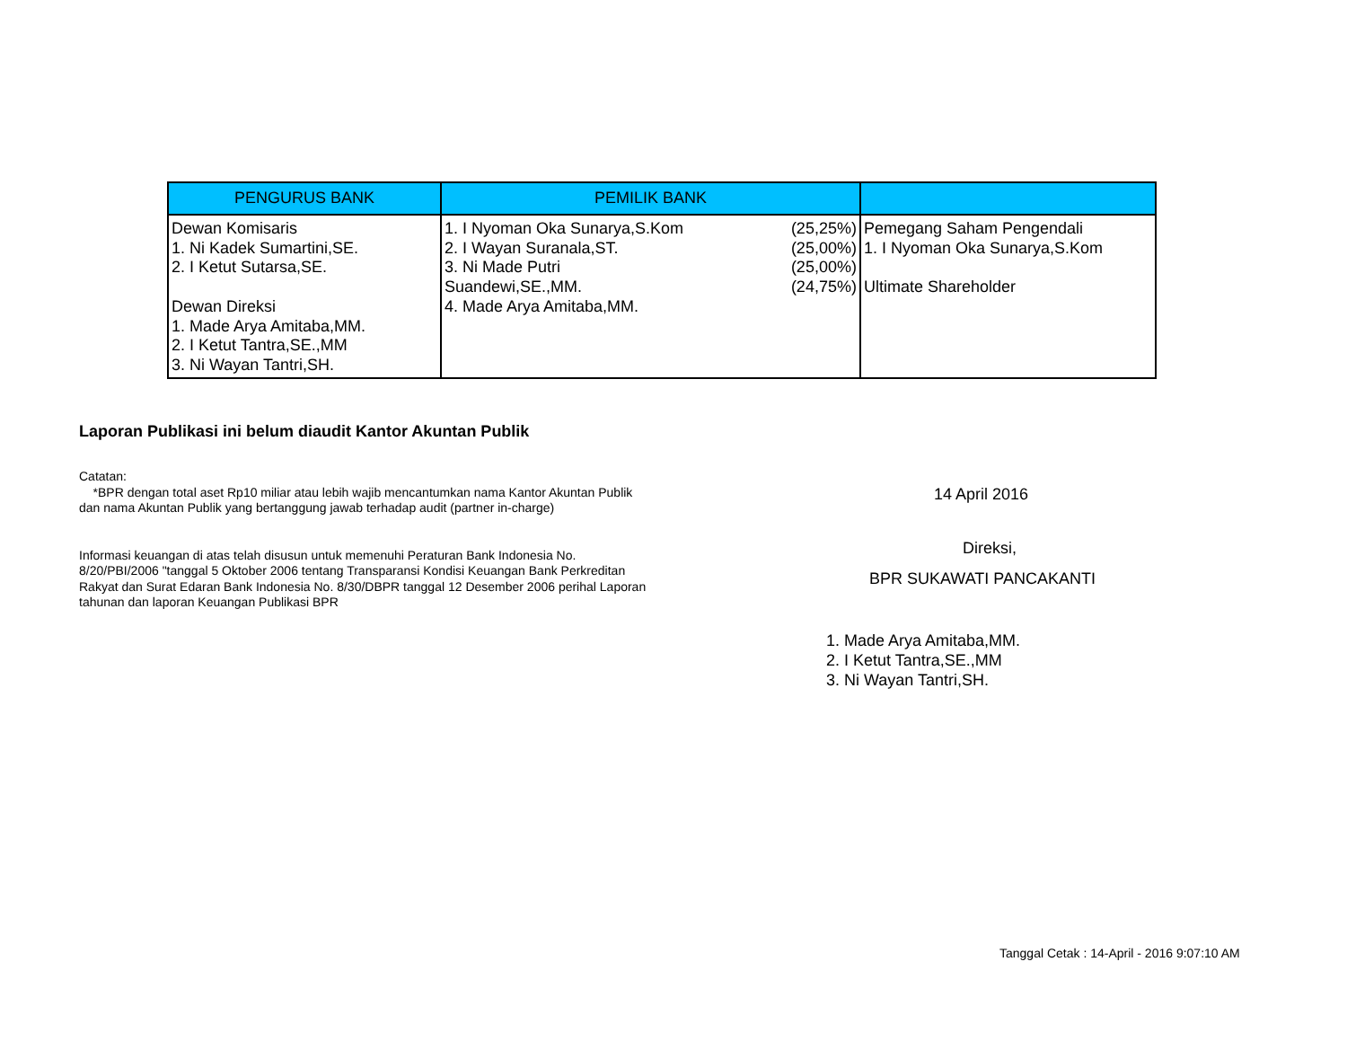| PENGURUS BANK | PEMILIK BANK | | |
| --- | --- | --- | --- |
| Dewan Komisaris 1. Ni Kadek Sumartini,SE. 2. I Ketut Sutarsa,SE. Dewan Direksi 1. Made Arya Amitaba,MM. 2. I Ketut Tantra,SE.,MM 3. Ni Wayan Tantri,SH. | 1. I Nyoman Oka Sunarya,S.Kom 2. I Wayan Suranala,ST. 3. Ni Made Putri Suandewi,SE.,MM. 4. Made Arya Amitaba,MM. | (25,25%) (25,00%) (25,00%) (24,75%) | Pemegang Saham Pengendali 1. I Nyoman Oka Sunarya,S.Kom Ultimate Shareholder |
Laporan Publikasi ini belum diaudit Kantor Akuntan Publik
Catatan:
*BPR dengan total aset Rp10 miliar atau lebih wajib mencantumkan nama Kantor Akuntan Publik
dan nama Akuntan Publik yang bertanggung jawab terhadap audit (partner in-charge)
Informasi keuangan di atas telah disusun untuk memenuhi Peraturan Bank Indonesia No.
8/20/PBI/2006 "tanggal 5 Oktober 2006 tentang Transparansi Kondisi Keuangan Bank Perkreditan
Rakyat dan Surat Edaran Bank Indonesia No. 8/30/DBPR tanggal 12 Desember 2006 perihal Laporan
tahunan dan laporan Keuangan Publikasi BPR
14 April 2016
Direksi,
BPR SUKAWATI PANCAKANTI
1. Made Arya Amitaba,MM.
2. I Ketut Tantra,SE.,MM
3. Ni Wayan Tantri,SH.
Tanggal Cetak : 14-April - 2016 9:07:10 AM